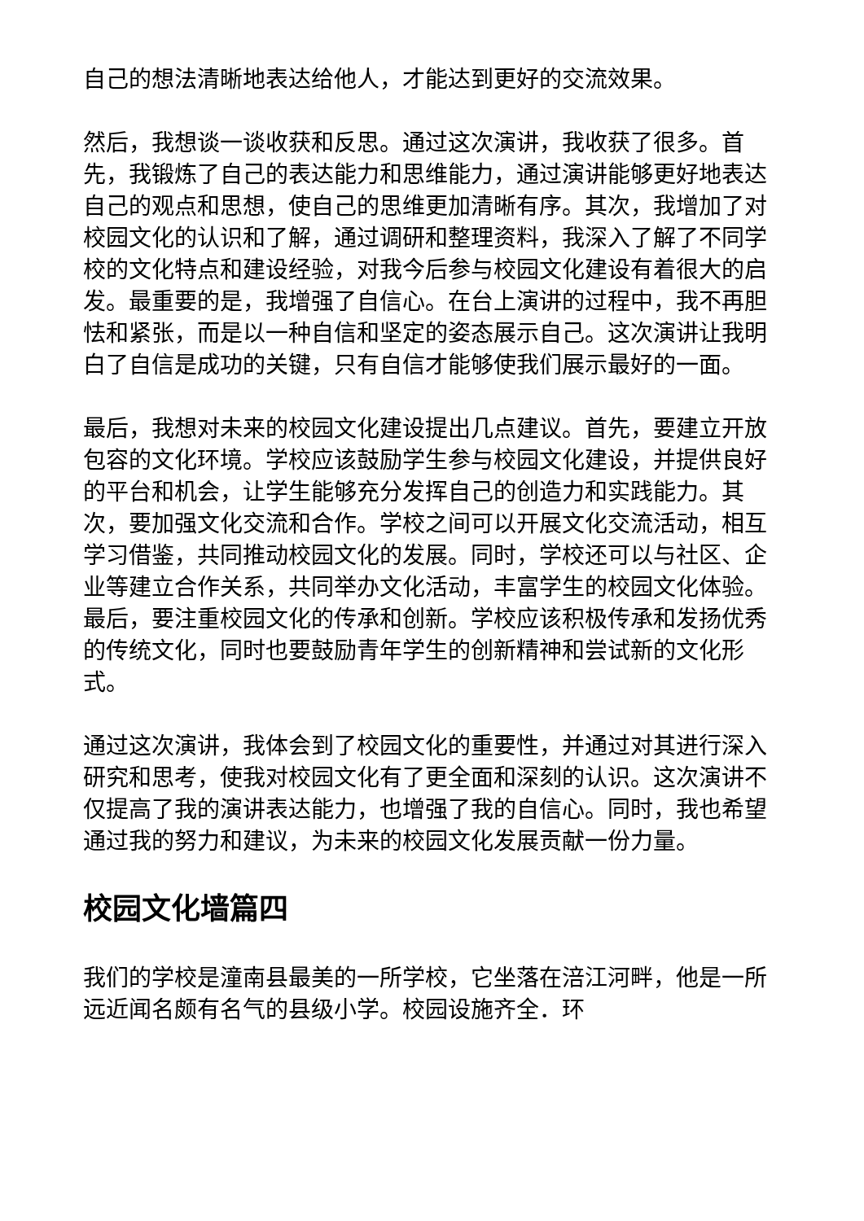自己的想法清晰地表达给他人，才能达到更好的交流效果。
然后，我想谈一谈收获和反思。通过这次演讲，我收获了很多。首先，我锻炼了自己的表达能力和思维能力，通过演讲能够更好地表达自己的观点和思想，使自己的思维更加清晰有序。其次，我增加了对校园文化的认识和了解，通过调研和整理资料，我深入了解了不同学校的文化特点和建设经验，对我今后参与校园文化建设有着很大的启发。最重要的是，我增强了自信心。在台上演讲的过程中，我不再胆怯和紧张，而是以一种自信和坚定的姿态展示自己。这次演讲让我明白了自信是成功的关键，只有自信才能够使我们展示最好的一面。
最后，我想对未来的校园文化建设提出几点建议。首先，要建立开放包容的文化环境。学校应该鼓励学生参与校园文化建设，并提供良好的平台和机会，让学生能够充分发挥自己的创造力和实践能力。其次，要加强文化交流和合作。学校之间可以开展文化交流活动，相互学习借鉴，共同推动校园文化的发展。同时，学校还可以与社区、企业等建立合作关系，共同举办文化活动，丰富学生的校园文化体验。最后，要注重校园文化的传承和创新。学校应该积极传承和发扬优秀的传统文化，同时也要鼓励青年学生的创新精神和尝试新的文化形式。
通过这次演讲，我体会到了校园文化的重要性，并通过对其进行深入研究和思考，使我对校园文化有了更全面和深刻的认识。这次演讲不仅提高了我的演讲表达能力，也增强了我的自信心。同时，我也希望通过我的努力和建议，为未来的校园文化发展贡献一份力量。
校园文化墙篇四
我们的学校是潼南县最美的一所学校，它坐落在涪江河畔，他是一所远近闻名颇有名气的县级小学。校园设施齐全．环